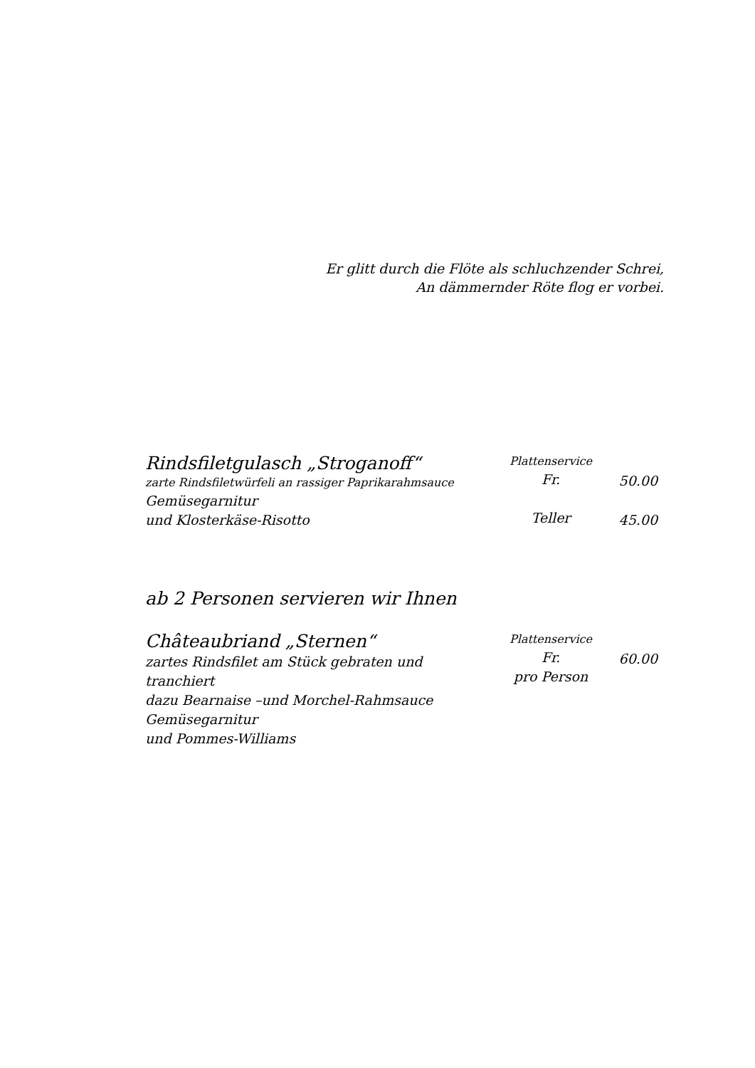Er glitt durch die Flöte als schluchzender Schrei,
An dämmernder Röte flog er vorbei.
Rindsfiletgulasch „Stroganoff“
zarte Rindsfiletwürfeli an rassiger Paprikarahmsauce
Gemüsegarnitur
und Klosterkäse-Risotto
Plattenservice
Fr.
Teller
50.00
45.00
ab 2 Personen servieren wir Ihnen
Châteaubriand „Sternen“
zartes Rindsfilet am Stück gebraten und tranchiert
dazu Bearnaise –und Morchel-Rahmsauce
Gemüsegarnitur
und Pommes-Williams
Plattenservice
Fr.
pro Person
60.00